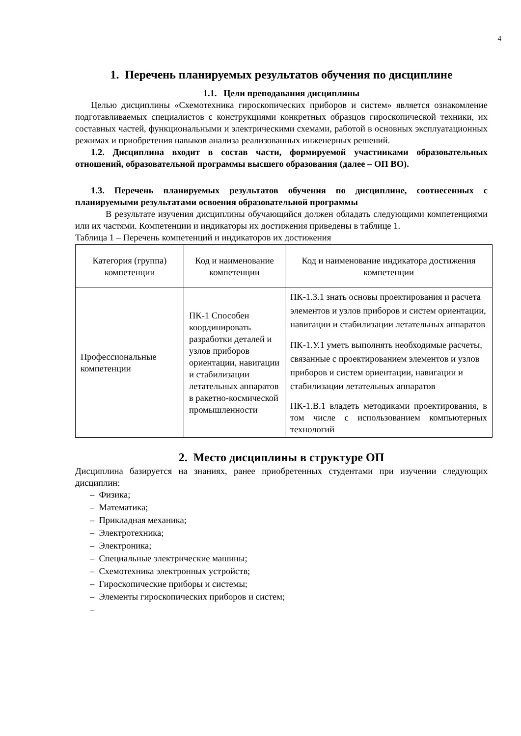4
1. Перечень планируемых результатов обучения по дисциплине
1.1. Цели преподавания дисциплины
Целью дисциплины «Схемотехника гироскопических приборов и систем» является ознакомление подготавливаемых специалистов с конструкциями конкретных образцов гироскопической техники, их составных частей, функциональными и электрическими схемами, работой в основных эксплуатационных режимах и приобретения навыков анализа реализованных инженерных решений.
1.2. Дисциплина входит в состав части, формируемой участниками образовательных отношений, образовательной программы высшего образования (далее – ОП ВО).
1.3. Перечень планируемых результатов обучения по дисциплине, соотнесенных с планируемыми результатами освоения образовательной программы
В результате изучения дисциплины обучающийся должен обладать следующими компетенциями или их частями. Компетенции и индикаторы их достижения приведены в таблице 1.
Таблица 1 – Перечень компетенций и индикаторов их достижения
| Категория (группа) компетенции | Код и наименование компетенции | Код и наименование индикатора достижения компетенции |
| Профессиональные компетенции | ПК-1 Способен координировать разработки деталей и узлов приборов ориентации, навигации и стабилизации летательных аппаратов в ракетно-космической промышленности | ПК-1.З.1 знать основы проектирования и расчета элементов и узлов приборов и систем ориентации, навигации и стабилизации летательных аппаратов ПК-1.У.1 уметь выполнять необходимые расчеты, связанные с проектированием элементов и узлов приборов и систем ориентации, навигации и стабилизации летательных аппаратов ПК-1.В.1 владеть методиками проектирования, в том числе с использованием компьютерных технологий |
2. Место дисциплины в структуре ОП
Дисциплина базируется на знаниях, ранее приобретенных студентами при изучении следующих дисциплин:
– Физика;
– Математика;
– Прикладная механика;
– Электротехника;
– Электроника;
– Специальные электрические машины;
– Схемотехника электронных устройств;
– Гироскопические приборы и системы;
– Элементы гироскопических приборов и систем;
–